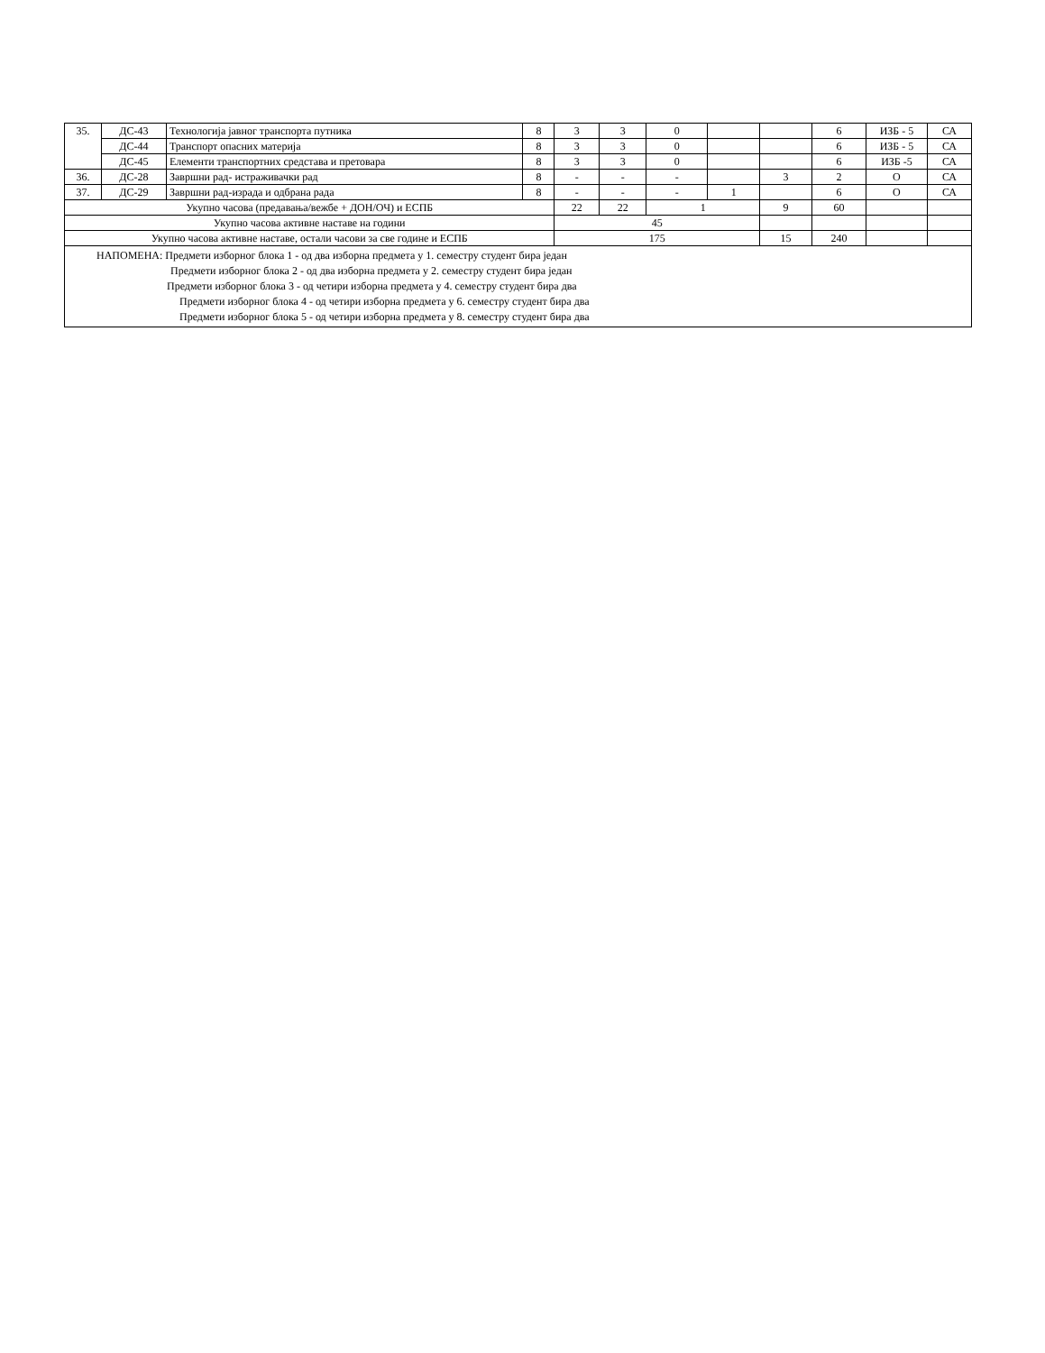| 35. | ДС-43 | Технологија јавног транспорта путника | 8 | 3 | 3 | 0 | | | 6 | ИЗБ - 5 | СА |
| | ДС-44 | Транспорт опасних материја | 8 | 3 | 3 | 0 | | | 6 | ИЗБ - 5 | СА |
| | ДС-45 | Елементи транспортних средстава и претовара | 8 | 3 | 3 | 0 | | | 6 | ИЗБ -5 | СА |
| 36. | ДС-28 | Завршни рад- истраживачки рад | 8 | - | - | - | | 3 | 2 | О | СА |
| 37. | ДС-29 | Завршни рад-израда и одбрана рада | 8 | - | - | - | 1 | | 6 | О | СА |
| Укупно часова (предавања/вежбе + ДОН/ОЧ) и ЕСПБ | | | | 22 | 22 | 1 | | 9 | 60 | | |
| Укупно часова активне наставе на години | | | | 45 | | | | | | | |
| Укупно часова активне наставе, остали часови за све године и ЕСПБ | | | | 175 | | | | 15 | 240 | | |
| НАПОМЕНА: Предмети изборног блока 1 - од два изборна предмета у 1. семестру студент бира један Предмети изборног блока 2 - од два изборна предмета у 2. семестру студент бира један Предмети изборног блока 3 - од четири изборна предмета у 4. семестру студент бира два Предмети изборног блока 4 - од четири изборна предмета у 6. семестру студент бира два Предмети изборног блока 5 - од четири изборна предмета у 8. семестру студент бира два | | | | | | | | | | | |